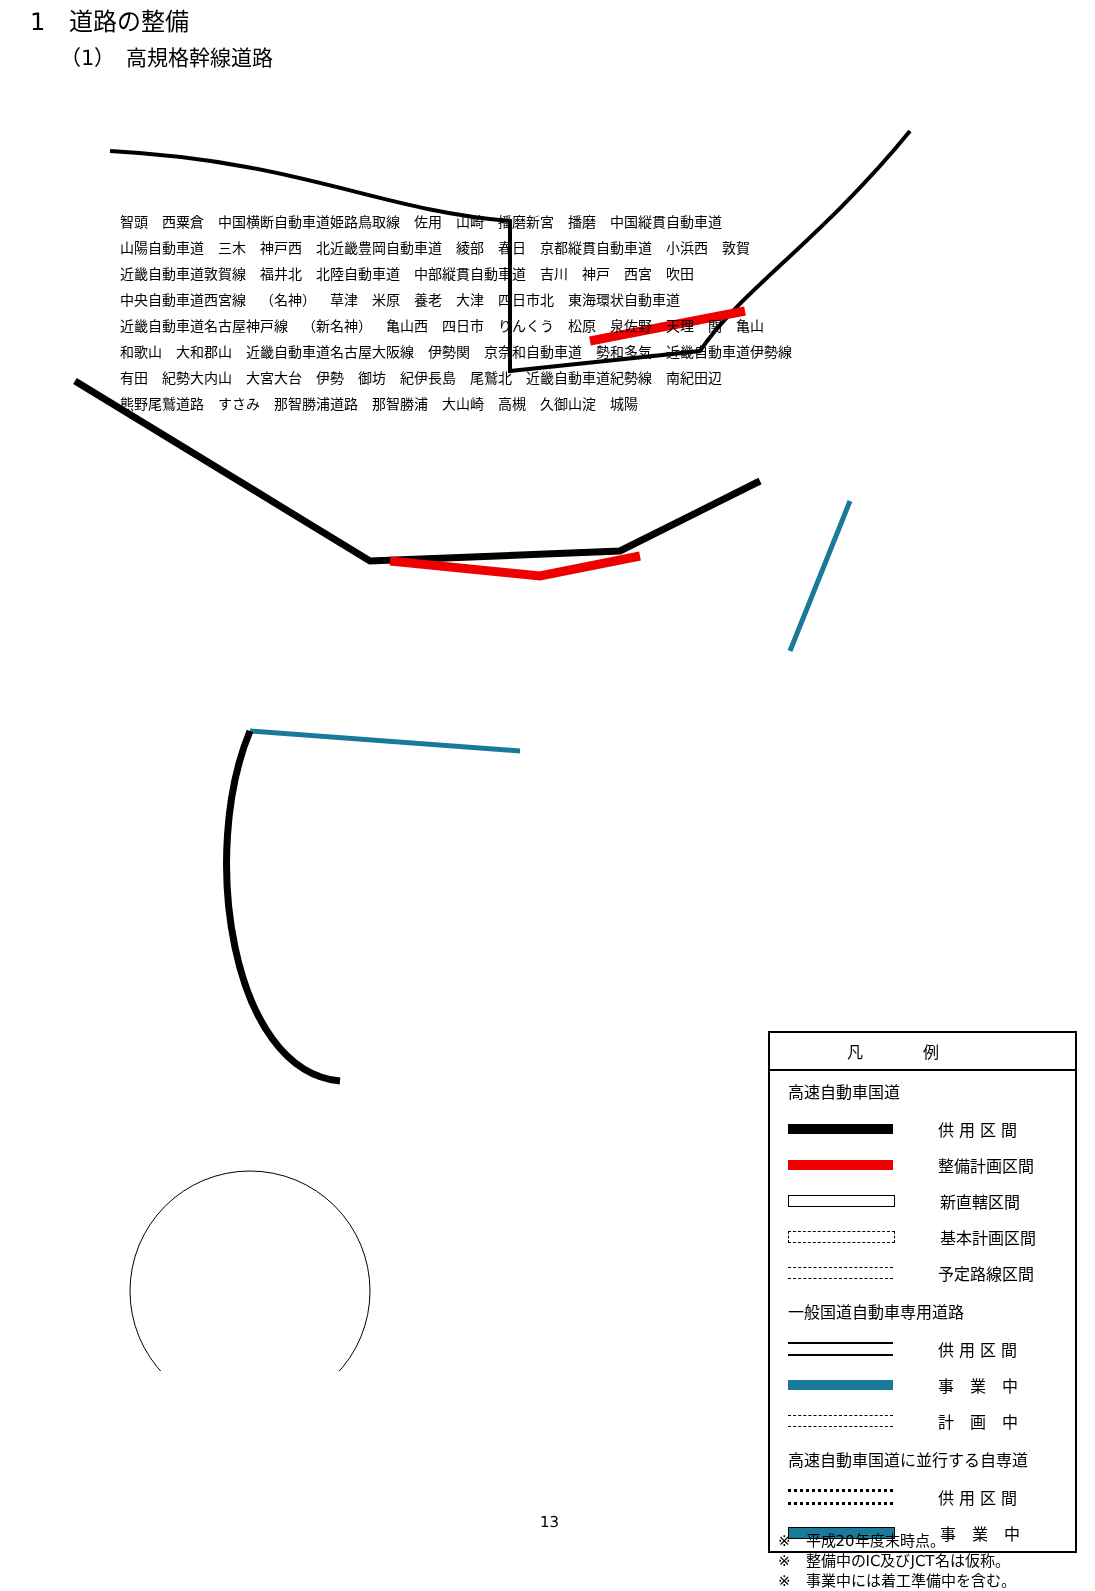1　道路の整備
（1）　高規格幹線道路
智頭 西粟倉 中国横断自動車道姫路鳥取線 佐用 山崎 播磨新宮 播磨 中国縦貫自動車道 山陽自動車道 三木 神戸西 北近畿豊岡自動車道 綾部 春日 京都縦貫自動車道 小浜西 敦賀 近畿自動車道敦賀線 福井北 北陸自動車道 中部縦貫自動車道 吉川 神戸 西宮 吹田 中央自動車道西宮線 （名神） 草津 米原 養老 大津 四日市北 東海環状自動車道 近畿自動車道名古屋神戸線 （新名神） 亀山西 四日市 りんくう 松原 泉佐野 天理 関 亀山 和歌山 大和郡山 近畿自動車道名古屋大阪線 伊勢関 京奈和自動車道 勢和多気 近畿自動車道伊勢線 有田 紀勢大内山 大宮大台 伊勢 御坊 紀伊長島 尾鷲北 近畿自動車道紀勢線 南紀田辺 熊野尾鷲道路 すさみ 那智勝浦道路 那智勝浦 大山崎 高槻 久御山淀 城陽
凡例
高速自動車国道
供 用 区 間
整備計画区間
新直轄区間
基本計画区間
予定路線区間
一般国道自動車専用道路
供 用 区 間
事　業　中
計　画　中
高速自動車国道に並行する自専道
供 用 区 間
事　業　中
13
※　平成20年度末時点。
※　整備中のIC及びJCT名は仮称。
※　事業中には着工準備中を含む。